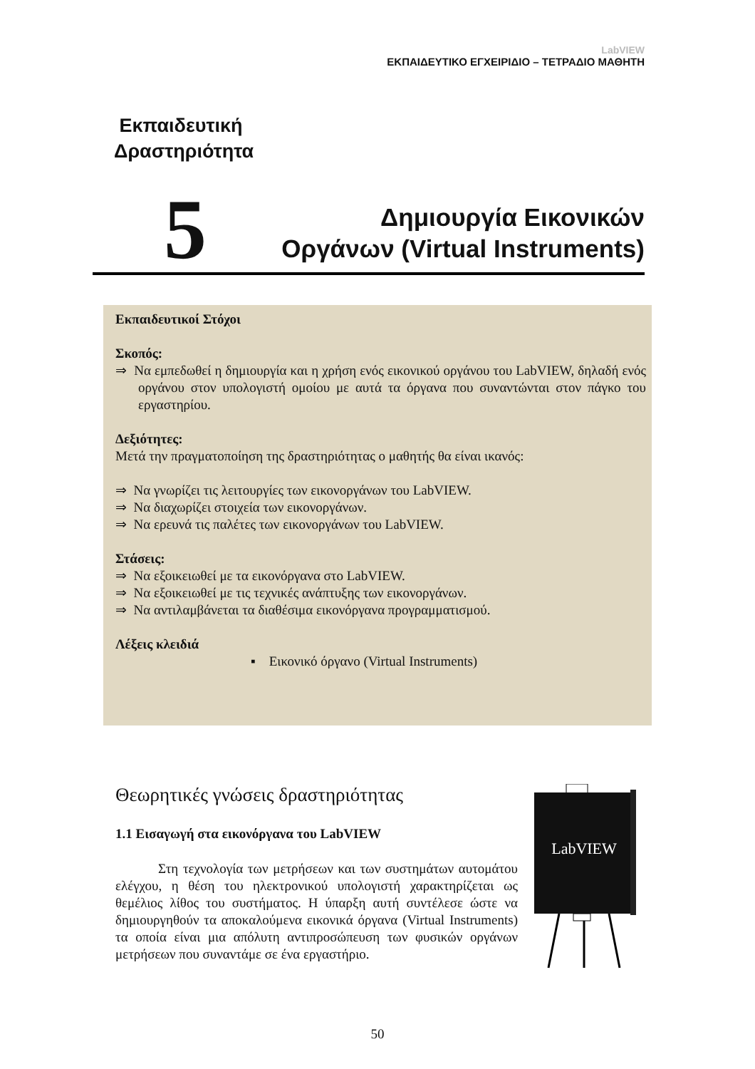LabVIEW
ΕΚΠΑΙΔΕΥΤΙΚΟ ΕΓΧΕΙΡΙΔΙΟ – ΤΕΤΡΑΔΙΟ ΜΑΘΗΤΗ
Εκπαιδευτική
Δραστηριότητα
5
Δημιουργία Εικονικών
Οργάνων (Virtual Instruments)
Εκπαιδευτικοί Στόχοι
Σκοπός:
⇒ Να εμπεδωθεί η δημιουργία και η χρήση ενός εικονικού οργάνου του LabVIEW, δηλαδή ενός οργάνου στον υπολογιστή ομοίου με αυτά τα όργανα που συναντώνται στον πάγκο του εργαστηρίου.
Δεξιότητες:
Μετά την πραγματοποίηση της δραστηριότητας ο μαθητής θα είναι ικανός:
⇒ Να γνωρίζει τις λειτουργίες των εικονοργάνων του LabVIEW.
⇒ Να διαχωρίζει στοιχεία των εικονοργάνων.
⇒ Να ερευνά τις παλέτες των εικονοργάνων του LabVIEW.
Στάσεις:
⇒ Να εξοικειωθεί με τα εικονόργανα στο LabVIEW.
⇒ Να εξοικειωθεί με τις τεχνικές ανάπτυξης των εικονοργάνων.
⇒ Να αντιλαμβάνεται τα διαθέσιμα εικονόργανα προγραμματισμού.
Λέξεις κλειδιά
▪ Εικονικό όργανο (Virtual Instruments)
Θεωρητικές γνώσεις δραστηριότητας
1.1 Εισαγωγή στα εικονόργανα του LabVIEW
Στη τεχνολογία των μετρήσεων και των συστημάτων αυτομάτου ελέγχου, η θέση του ηλεκτρονικού υπολογιστή χαρακτηρίζεται ως θεμέλιος λίθος του συστήματος. Η ύπαρξη αυτή συντέλεσε ώστε να δημιουργηθούν τα αποκαλούμενα εικονικά όργανα (Virtual Instruments) τα οποία είναι μια απόλυτη αντιπροσώπευση των φυσικών οργάνων μετρήσεων που συναντάμε σε ένα εργαστήριο.
LabVIEW
50